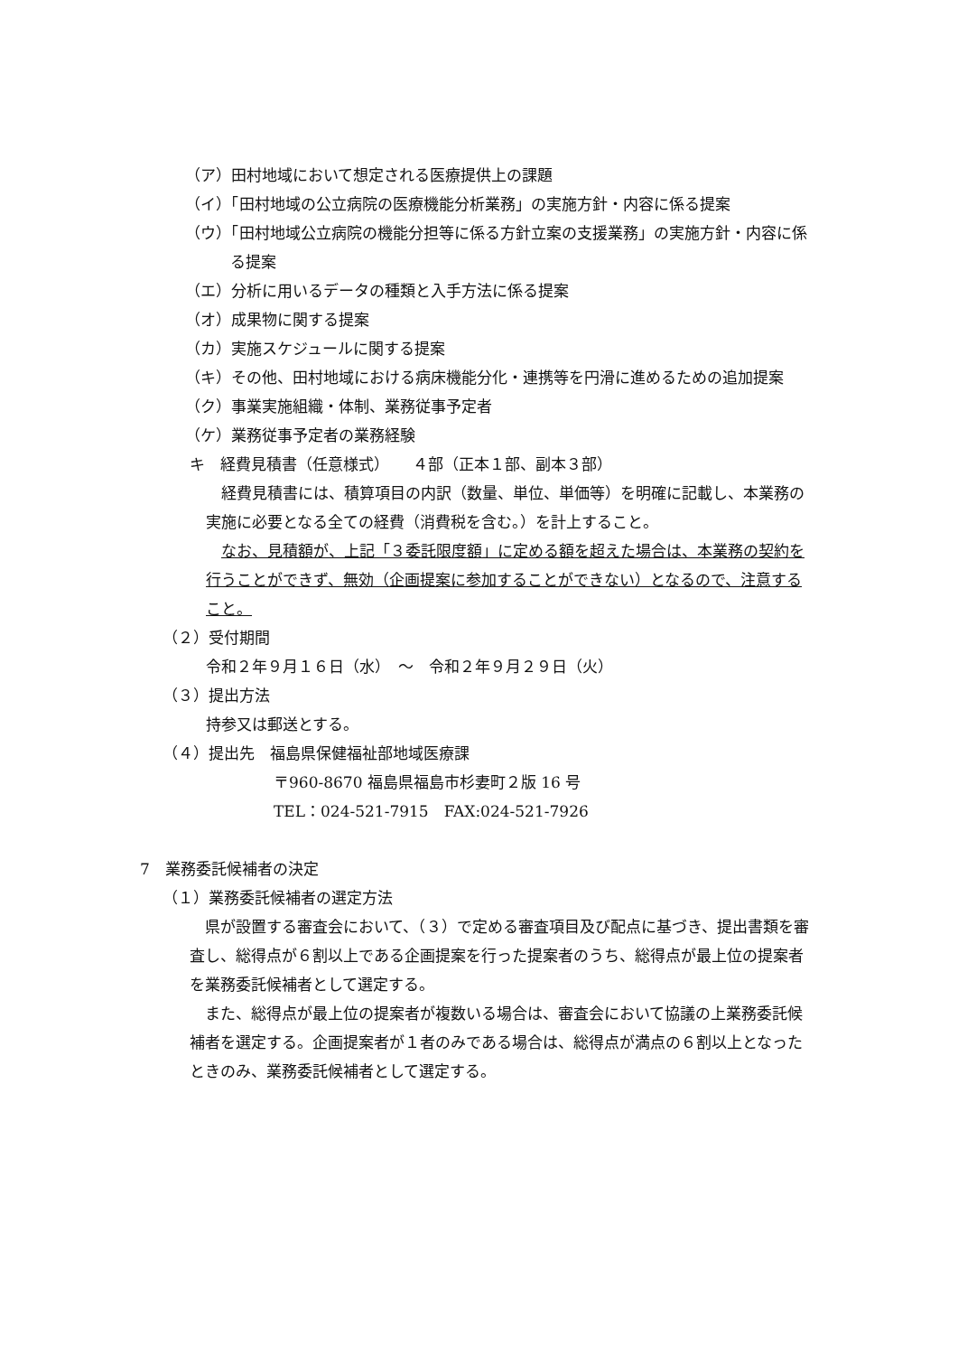（ア）田村地域において想定される医療提供上の課題
（イ）「田村地域の公立病院の医療機能分析業務」の実施方針・内容に係る提案
（ウ）「田村地域公立病院の機能分担等に係る方針立案の支援業務」の実施方針・内容に係る提案
（エ）分析に用いるデータの種類と入手方法に係る提案
（オ）成果物に関する提案
（カ）実施スケジュールに関する提案
（キ）その他、田村地域における病床機能分化・連携等を円滑に進めるための追加提案
（ク）事業実施組織・体制、業務従事予定者
（ケ）業務従事予定者の業務経験
キ　経費見積書（任意様式）　　４部（正本１部、副本３部）
経費見積書には、積算項目の内訳（数量、単位、単価等）を明確に記載し、本業務の実施に必要となる全ての経費（消費税を含む。）を計上すること。
なお、見積額が、上記「３委託限度額」に定める額を超えた場合は、本業務の契約を行うことができず、無効（企画提案に参加することができない）となるので、注意すること。
（２）受付期間
令和２年９月１６日（水）　～　令和２年９月２９日（火）
（３）提出方法
持参又は郵送とする。
（４）提出先　福島県保健福祉部地域医療課
〒960-8670 福島県福島市杉妻町２版 16 号
TEL：024-521-7915　FAX:024-521-7926
7　業務委託候補者の決定
（１）業務委託候補者の選定方法
県が設置する審査会において、（３）で定める審査項目及び配点に基づき、提出書類を審査し、総得点が６割以上である企画提案を行った提案者のうち、総得点が最上位の提案者を業務委託候補者として選定する。
また、総得点が最上位の提案者が複数いる場合は、審査会において協議の上業務委託候補者を選定する。企画提案者が１者のみである場合は、総得点が満点の６割以上となったときのみ、業務委託候補者として選定する。